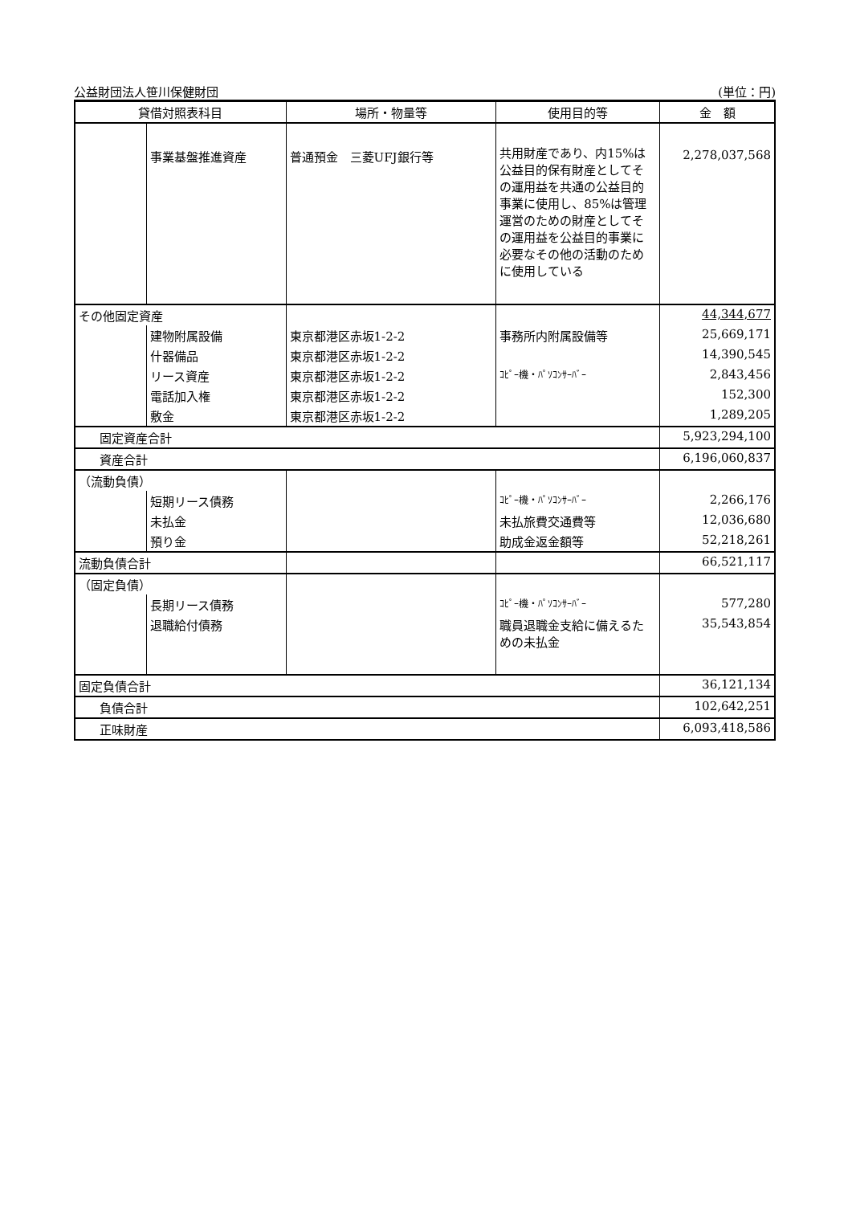公益財団法人笹川保健財団 (単位：円)
| 貸借対照表科目 | | 場所・物量等 | 使用目的等 | 金 額 |
| --- | --- | --- | --- | --- |
| | 事業基盤推進資産 | 普通預金 三菱UFJ銀行等 | 共用財産であり、内15%は公益目的保有財産としてその運用益を共通の公益目的事業に使用し、85%は管理運営のための財産としてその運用益を公益目的事業に必要なその他の活動のために使用している | 2,278,037,568 |
| その他固定資産 | | | | 44,344,677 |
| | 建物附属設備 | 東京都港区赤坂1-2-2 | 事務所内附属設備等 | 25,669,171 |
| | 什器備品 | 東京都港区赤坂1-2-2 | | 14,390,545 |
| | リース資産 | 東京都港区赤坂1-2-2 | ｺﾋﾟｰ機・ﾊﾟｿｺﾝｻｰﾊﾞｰ | 2,843,456 |
| | 電話加入権 | 東京都港区赤坂1-2-2 | | 152,300 |
| | 敷金 | 東京都港区赤坂1-2-2 | | 1,289,205 |
| 固定資産合計 | | | | 5,923,294,100 |
| 資産合計 | | | | 6,196,060,837 |
| （流動負債） | | | | |
| | 短期リース債務 | | ｺﾋﾟｰ機・ﾊﾟｿｺﾝｻｰﾊﾞｰ | 2,266,176 |
| | 未払金 | | 未払旅費交通費等 | 12,036,680 |
| | 預り金 | | 助成金返金額等 | 52,218,261 |
| 流動負債合計 | | | | 66,521,117 |
| （固定負債） | | | | |
| | 長期リース債務 | | ｺﾋﾟｰ機・ﾊﾟｿｺﾝｻｰﾊﾞｰ | 577,280 |
| | 退職給付債務 | | 職員退職金支給に備えるための未払金 | 35,543,854 |
| 固定負債合計 | | | | 36,121,134 |
| 負債合計 | | | | 102,642,251 |
| 正味財産 | | | | 6,093,418,586 |